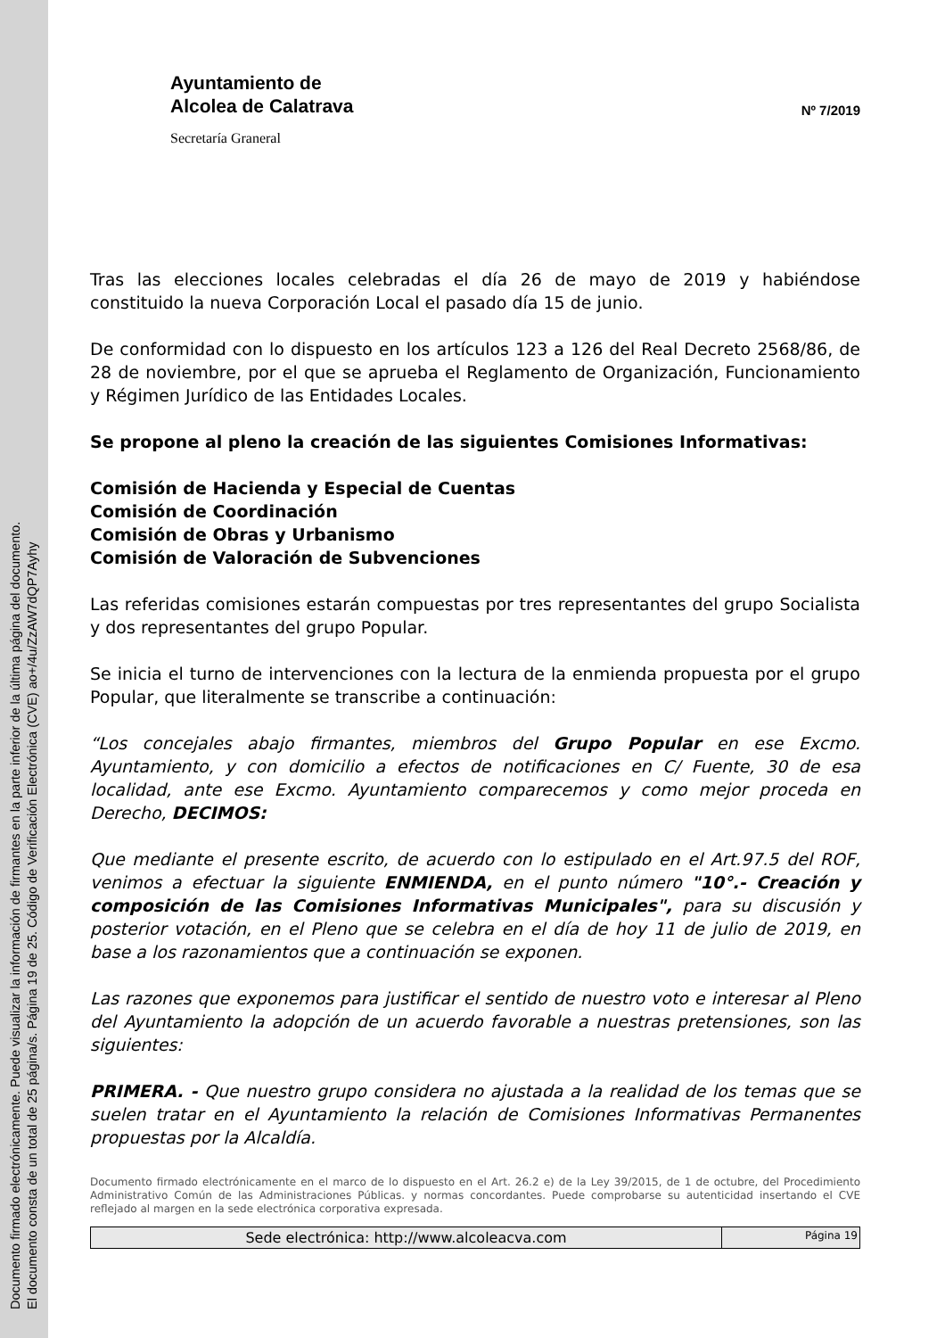Documento firmado electrónicamente. Puede visualizar la información de firmantes en la parte inferior de la última página del documento.
El documento consta de un total de 25 página/s. Página 19 de 25. Código de Verificación Electrónica (CVE) ao+/4u/ZzAW7dQP7Ayhy
Ayuntamiento de
Alcolea de Calatrava
Secretaría Graneral
Nº 7/2019
Tras las elecciones locales celebradas el día 26 de mayo de 2019 y habiéndose constituido la nueva Corporación Local el pasado día 15 de junio.
De conformidad con lo dispuesto en los artículos 123 a 126 del Real Decreto 2568/86, de 28 de noviembre, por el que se aprueba el Reglamento de Organización, Funcionamiento y Régimen Jurídico de las Entidades Locales.
Se propone al pleno la creación de las siguientes Comisiones Informativas:
Comisión de Hacienda y Especial de Cuentas
Comisión de Coordinación
Comisión de Obras y Urbanismo
Comisión de Valoración de Subvenciones
Las referidas comisiones estarán compuestas por tres representantes del grupo Socialista y dos representantes del grupo Popular.
Se inicia el turno de intervenciones con la lectura de la enmienda propuesta por el grupo Popular, que literalmente se transcribe a continuación:
“Los concejales abajo firmantes, miembros del Grupo Popular en ese Excmo. Ayuntamiento, y con domicilio a efectos de notificaciones en C/ Fuente, 30 de esa localidad, ante ese Excmo. Ayuntamiento comparecemos y como mejor proceda en Derecho, DECIMOS:
Que mediante el presente escrito, de acuerdo con lo estipulado en el Art.97.5 del ROF, venimos a efectuar la siguiente ENMIENDA, en el punto número "10°.- Creación y composición de las Comisiones Informativas Municipales", para su discusión y posterior votación, en el Pleno que se celebra en el día de hoy 11 de julio de 2019, en base a los razonamientos que a continuación se exponen.
Las razones que exponemos para justificar el sentido de nuestro voto e interesar al Pleno del Ayuntamiento la adopción de un acuerdo favorable a nuestras pretensiones, son las siguientes:
PRIMERA. - Que nuestro grupo considera no ajustada a la realidad de los temas que se suelen tratar en el Ayuntamiento la relación de Comisiones Informativas Permanentes propuestas por la Alcaldía.
Documento firmado electrónicamente en el marco de lo dispuesto en el Art. 26.2 e) de la Ley 39/2015, de 1 de octubre, del Procedimiento Administrativo Común de las Administraciones Públicas. y normas concordantes. Puede comprobarse su autenticidad insertando el CVE reflejado al margen en la sede electrónica corporativa expresada.
Sede electrónica: http://www.alcoleacva.com
Página 19